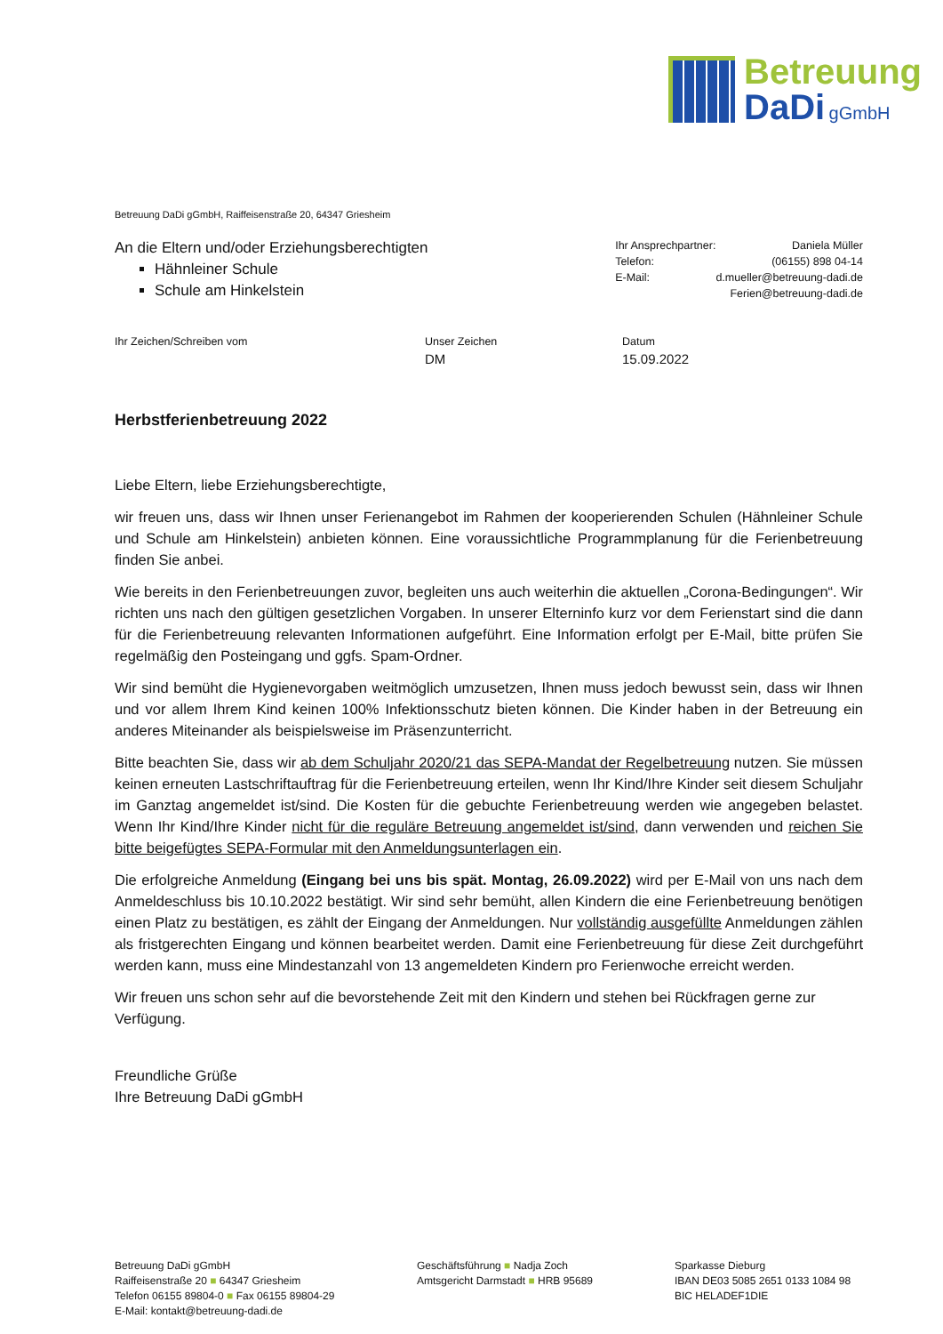Betreuung
DaDi gGmbH
Betreuung DaDi gGmbH, Raiffeisenstraße 20, 64347 Griesheim
An die Eltern und/oder Erziehungsberechtigten
Hähnleiner Schule
Schule am Hinkelstein
| Ihr Ansprechpartner: | Daniela Müller |
| Telefon: | (06155) 898 04-14 |
| E-Mail: | d.mueller@betreuung-dadi.de |
| | Ferien@betreuung-dadi.de |
Ihr Zeichen/Schreiben vom Unser Zeichen
DM
Datum
15.09.2022
Herbstferienbetreuung 2022
Liebe Eltern, liebe Erziehungsberechtigte,
wir freuen uns, dass wir Ihnen unser Ferienangebot im Rahmen der kooperierenden Schulen (Hähnleiner Schule und Schule am Hinkelstein) anbieten können. Eine voraussichtliche Programmplanung für die Ferienbetreuung finden Sie anbei.
Wie bereits in den Ferienbetreuungen zuvor, begleiten uns auch weiterhin die aktuellen „Corona-Bedingungen“. Wir richten uns nach den gültigen gesetzlichen Vorgaben. In unserer Elterninfo kurz vor dem Ferienstart sind die dann für die Ferienbetreuung relevanten Informationen aufgeführt. Eine Information erfolgt per E-Mail, bitte prüfen Sie regelmäßig den Posteingang und ggfs. Spam-Ordner.
Wir sind bemüht die Hygienevorgaben weitmöglich umzusetzen, Ihnen muss jedoch bewusst sein, dass wir Ihnen und vor allem Ihrem Kind keinen 100% Infektionsschutz bieten können. Die Kinder haben in der Betreuung ein anderes Miteinander als beispielsweise im Präsenzunterricht.
Bitte beachten Sie, dass wir ab dem Schuljahr 2020/21 das SEPA-Mandat der Regelbetreuung nutzen. Sie müssen keinen erneuten Lastschriftauftrag für die Ferienbetreuung erteilen, wenn Ihr Kind/Ihre Kinder seit diesem Schuljahr im Ganztag angemeldet ist/sind. Die Kosten für die gebuchte Ferienbetreuung werden wie angegeben belastet. Wenn Ihr Kind/Ihre Kinder nicht für die reguläre Betreuung angemeldet ist/sind, dann verwenden und reichen Sie bitte beigefügtes SEPA-Formular mit den Anmeldungsunterlagen ein.
Die erfolgreiche Anmeldung (Eingang bei uns bis spät. Montag, 26.09.2022) wird per E-Mail von uns nach dem Anmeldeschluss bis 10.10.2022 bestätigt. Wir sind sehr bemüht, allen Kindern die eine Ferienbetreuung benötigen einen Platz zu bestätigen, es zählt der Eingang der Anmeldungen. Nur vollständig ausgefüllte Anmeldungen zählen als fristgerechten Eingang und können bearbeitet werden. Damit eine Ferienbetreuung für diese Zeit durchgeführt werden kann, muss eine Mindestanzahl von 13 angemeldeten Kindern pro Ferienwoche erreicht werden.
Wir freuen uns schon sehr auf die bevorstehende Zeit mit den Kindern und stehen bei Rückfragen gerne zur Verfügung.
Freundliche Grüße
Ihre Betreuung DaDi gGmbH
Betreuung DaDi gGmbH
Raiffeisenstraße 20 ■ 64347 Griesheim
Telefon 06155 89804-0 ■ Fax 06155 89804-29
E-Mail: kontakt@betreuung-dadi.de
Geschäftsführung ■ Nadja Zoch
Amtsgericht Darmstadt ■ HRB 95689
Sparkasse Dieburg
IBAN DE03 5085 2651 0133 1084 98
BIC HELADEF1DIE